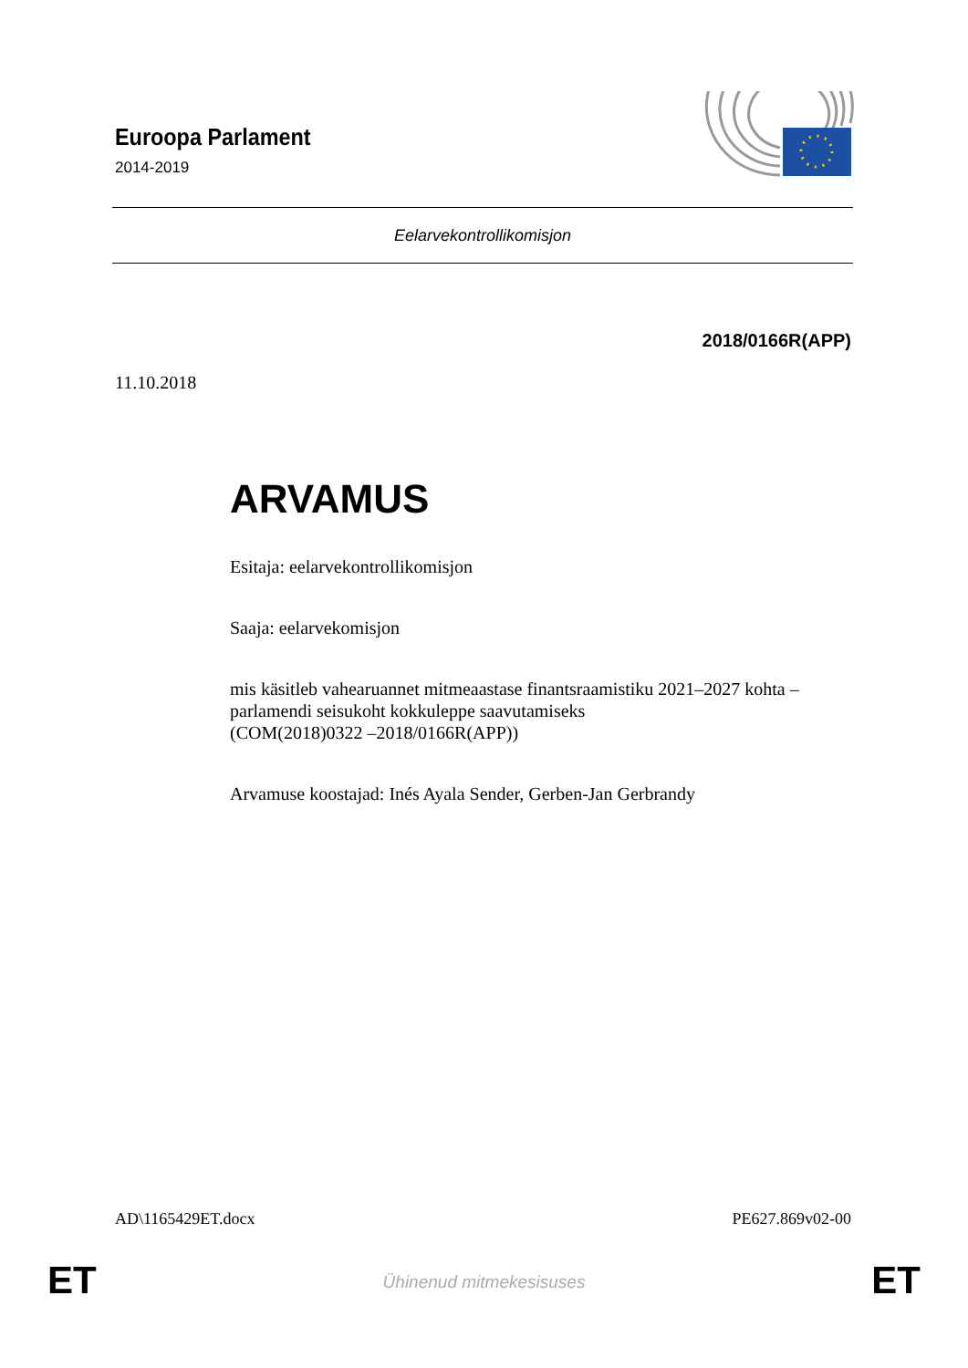Euroopa Parlament
2014-2019
Eelarvekontrollikomisjon
2018/0166R(APP)
11.10.2018
ARVAMUS
Esitaja: eelarvekontrollikomisjon
Saaja: eelarvekomisjon
mis käsitleb vahearuannet mitmeaastase finantsraamistiku 2021–2027 kohta – parlamendi seisukoht kokkuleppe saavutamiseks
(COM(2018)0322 –2018/0166R(APP))
Arvamuse koostajad: Inés Ayala Sender, Gerben-Jan Gerbrandy
AD\1165429ET.docx PE627.869v02-00
ET Ühinenud mitmekesisuses ET